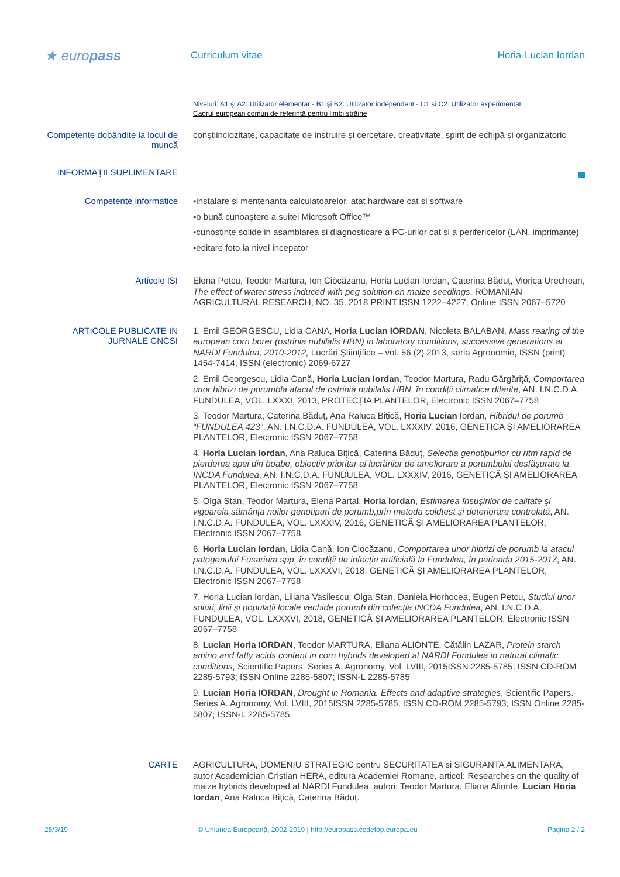★ europass
Curriculum vitae Horia-Lucian Iordan
Niveluri: A1 și A2: Utilizator elementar - B1 și B2: Utilizator independent - C1 și C2: Utilizator experimentat
Cadrul european comun de referinţă pentru limbi străine
Competențe dobândite la locul de muncă
conștiinciozitate, capacitate de instruire și cercetare, creativitate, spirit de echipă și organizatoric
INFORMAȚII SUPLIMENTARE
Competente informatice
▪instalare si mentenanta calculatoarelor, atat hardware cat si software
▪o bună cunoaştere a suitei Microsoft Office™
▪cunostinte solide in asamblarea si diagnosticare a PC-urilor cat si a perifericelor (LAN, imprimante)
▪editare foto la nivel incepator
Articole ISI
Elena Petcu, Teodor Martura, Ion Ciocăzanu, Horia Lucian Iordan, Caterina Băduț, Viorica Urechean, The effect of water stress induced with peg solution on maize seedlings, ROMANIAN AGRICULTURAL RESEARCH, NO. 35, 2018 PRINT ISSN 1222–4227; Online ISSN 2067–5720
ARTICOLE PUBLICATE IN JURNALE CNCSI
1. Emil GEORGESCU, Lidia CANA, Horia Lucian IORDAN, Nicoleta BALABAN, Mass rearing of the european corn borer (ostrinia nubilalis HBN) in laboratory conditions, successive generations at NARDI Fundulea, 2010-2012, Lucrări Ştiinţifice – vol. 56 (2) 2013, seria Agronomie, ISSN (print) 1454-7414, ISSN (electronic) 2069-6727
2. Emil Georgescu, Lidia Cană, Horia Lucian Iordan, Teodor Martura, Radu Gărgăriță, Comportarea unor hibrizi de porumbla atacul de ostrinia nubilalis HBN. în condiții climatice diferite, AN. I.N.C.D.A. FUNDULEA, VOL. LXXXI, 2013, PROTECȚIA PLANTELOR, Electronic ISSN 2067–7758
3. Teodor Martura, Caterina Băduț, Ana Raluca Bițică, Horia Lucian Iordan, Hibridul de porumb “FUNDULEA 423”, AN. I.N.C.D.A. FUNDULEA, VOL. LXXXIV, 2016, GENETICA ŞI AMELIORAREA PLANTELOR, Electronic ISSN 2067–7758
4. Horia Lucian Iordan, Ana Raluca Bițică, Caterina Băduț, Selecția genotipurilor cu ritm rapid de pierderea apei din boabe, obiectiv prioritar al lucrărilor de ameliorare a porumbului desfășurate la INCDA Fundulea, AN. I.N.C.D.A. FUNDULEA, VOL. LXXXIV, 2016, GENETICĂ ŞI AMELIORAREA PLANTELOR, Electronic ISSN 2067–7758
5. Olga Stan, Teodor Martura, Elena Partal, Horia Iordan, Estimarea însuşirilor de calitate şi vigoarela sămânța noilor genotipuri de porumb,prin metoda coldtest şi deteriorare controlată, AN. I.N.C.D.A. FUNDULEA, VOL. LXXXIV, 2016, GENETICĂ ŞI AMELIORAREA PLANTELOR, Electronic ISSN 2067–7758
6. Horia Lucian Iordan, Lidia Cană, Ion Ciocăzanu, Comportarea unor hibrizi de porumb la atacul patogenului Fusarium spp. în condiții de infecție artificială la Fundulea, în perioada 2015-2017, AN. I.N.C.D.A. FUNDULEA, VOL. LXXXVI, 2018, GENETICĂ ŞI AMELIORAREA PLANTELOR, Electronic ISSN 2067–7758
7. Horia Lucian Iordan, Liliana Vasilescu, Olga Stan, Daniela Horhocea, Eugen Petcu, Studiul unor soiuri, linii şi populații locale vechide porumb din colecția INCDA Fundulea, AN. I.N.C.D.A. FUNDULEA, VOL. LXXXVI, 2018, GENETICĂ ŞI AMELIORAREA PLANTELOR, Electronic ISSN 2067–7758
8. Lucian Horia IORDAN, Teodor MARTURA, Eliana ALIONTE, Cătălin LAZAR, Protein starch amino and fatty acids content in corn hybrids developed at NARDI Fundulea in natural climatic conditions, Scientific Papers. Series A. Agronomy, Vol. LVIII, 2015ISSN 2285-5785; ISSN CD-ROM 2285-5793; ISSN Online 2285-5807; ISSN-L 2285-5785
9. Lucian Horia IORDAN, Drought in Romania. Effects and adaptive strategies, Scientific Papers. Series A. Agronomy, Vol. LVIII, 2015ISSN 2285-5785; ISSN CD-ROM 2285-5793; ISSN Online 2285-5807; ISSN-L 2285-5785
CARTE
AGRICULTURA, DOMENIU STRATEGIC pentru SECURITATEA si SIGURANTA ALIMENTARA, autor Academician Cristian HERA, editura Academiei Romane, articol: Researches on the quality of maize hybrids developed at NARDI Fundulea, autori: Teodor Martura, Eliana Alionte, Lucian Horia Iordan, Ana Raluca Bițică, Caterina Băduț.
25/3/19 © Uniunea Europeană, 2002-2019 | http://europass.cedefop.europa.eu Pagina 2 / 2